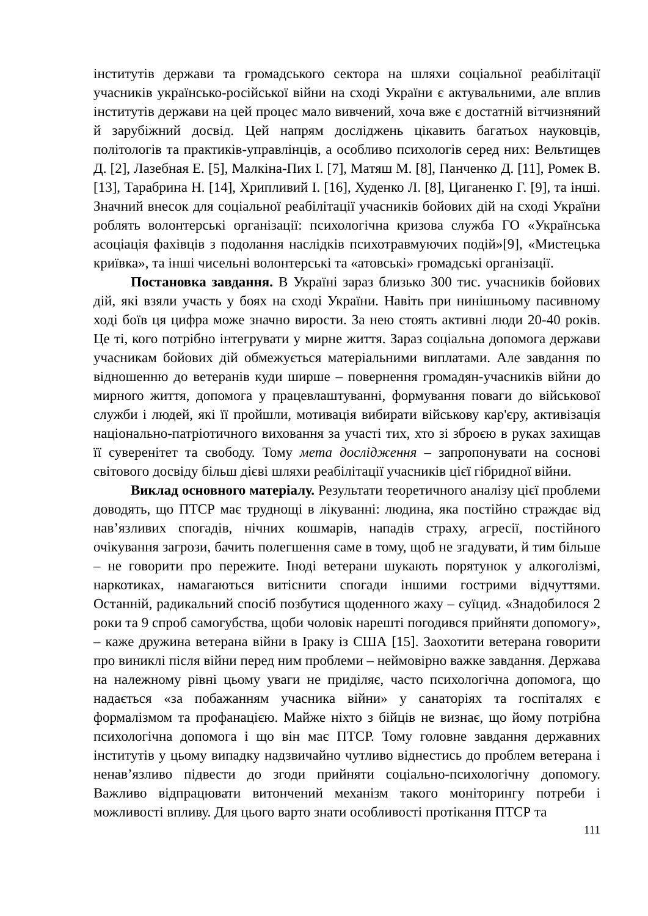інститутів держави та громадського сектора на шляхи соціальної реабілітації учасників українсько-російської війни на сході України є актувальними, але вплив інститутів держави на цей процес мало вивчений, хоча вже є достатній вітчизняний й зарубіжний досвід. Цей напрям досліджень цікавить багатьох науковців, політологів та практиків-управлінців, а особливо психологів серед них: Вельтищев Д. [2], Лазебная Е. [5], Малкіна-Пих І. [7], Матяш М. [8], Панченко Д. [11], Ромек В. [13], Тарабрина Н. [14], Хрипливий І. [16], Худенко Л. [8], Циганенко Г. [9], та інші. Значний внесок для соціальної реабілітації учасників бойових дій на сході України роблять волонтерські організації: психологічна кризова служба ГО «Українська асоціація фахівців з подолання наслідків психотравмуючих подій»[9], «Мистецька криївка», та інші чисельні волонтерські та «атовські» громадські організації.
Постановка завдання. В Україні зараз близько 300 тис. учасників бойових дій, які взяли участь у боях на сході України. Навіть при нинішньому пасивному ході боїв ця цифра може значно вирости. За нею стоять активні люди 20-40 років. Це ті, кого потрібно інтегрувати у мирне життя. Зараз соціальна допомога держави учасникам бойових дій обмежується матеріальними виплатами. Але завдання по відношенню до ветеранів куди ширше – повернення громадян-учасників війни до мирного життя, допомога у працевлаштуванні, формування поваги до військової служби і людей, які її пройшли, мотивація вибирати військову кар'єру, активізація національно-патріотичного виховання за участі тих, хто зі зброєю в руках захищав її суверенітет та свободу. Тому мета дослідження – запропонувати на соснові світового досвіду більш дієві шляхи реабілітації учасників цієї гібридної війни.
Виклад основного матеріалу. Результати теоретичного аналізу цієї проблеми доводять, що ПТСР має труднощі в лікуванні: людина, яка постійно страждає від нав’язливих спогадів, нічних кошмарів, нападів страху, агресії, постійного очікування загрози, бачить полегшення саме в тому, щоб не згадувати, й тим більше – не говорити про пережите. Іноді ветерани шукають порятунок у алкоголізмі, наркотиках, намагаються витіснити спогади іншими гострими відчуттями. Останній, радикальний спосіб позбутися щоденного жаху – суїцид. «Знадобилося 2 роки та 9 спроб самогубства, щоби чоловік нарешті погодився прийняти допомогу», – каже дружина ветерана війни в Іраку із США [15]. Заохотити ветерана говорити про виниклі після війни перед ним проблеми – неймовірно важке завдання. Держава на належному рівні цьому уваги не приділяє, часто психологічна допомога, що надається «за побажанням учасника війни» у санаторіях та госпіталях є формалізмом та профанацією. Майже ніхто з бійців не визнає, що йому потрібна психологічна допомога і що він має ПТСР. Тому головне завдання державних інститутів у цьому випадку надзвичайно чутливо віднестись до проблем ветерана і ненав’язливо підвести до згоди прийняти соціально-психологічну допомогу. Важливо відпрацювати витончений механізм такого моніторингу потреби і можливості впливу. Для цього варто знати особливості протікання ПТСР та
111